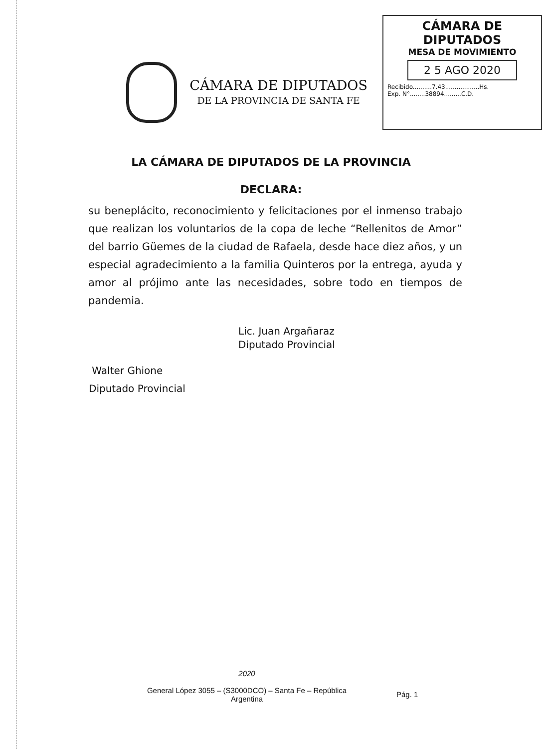CÁMARA DE DIPUTADOS
DE LA PROVINCIA DE SANTA FE
CÁMARA DE DIPUTADOS
MESA DE MOVIMIENTO
2 5 AGO 2020
Recibido..........7.43..................Hs.
Exp. N°........38894.........C.D.
LA CÁMARA DE DIPUTADOS DE LA PROVINCIA
DECLARA:
su beneplácito, reconocimiento y felicitaciones por el inmenso trabajo que realizan los voluntarios de la copa de leche “Rellenitos de Amor” del barrio Güemes de la ciudad de Rafaela, desde hace diez años, y un especial agradecimiento a la familia Quinteros por la entrega, ayuda y amor al prójimo ante las necesidades, sobre todo en tiempos de pandemia.
Lic. Juan Argañaraz
Diputado Provincial
Walter Ghione
Diputado Provincial
2020
General López 3055 – (S3000DCO) – Santa Fe – República
Argentina
Pág. 1